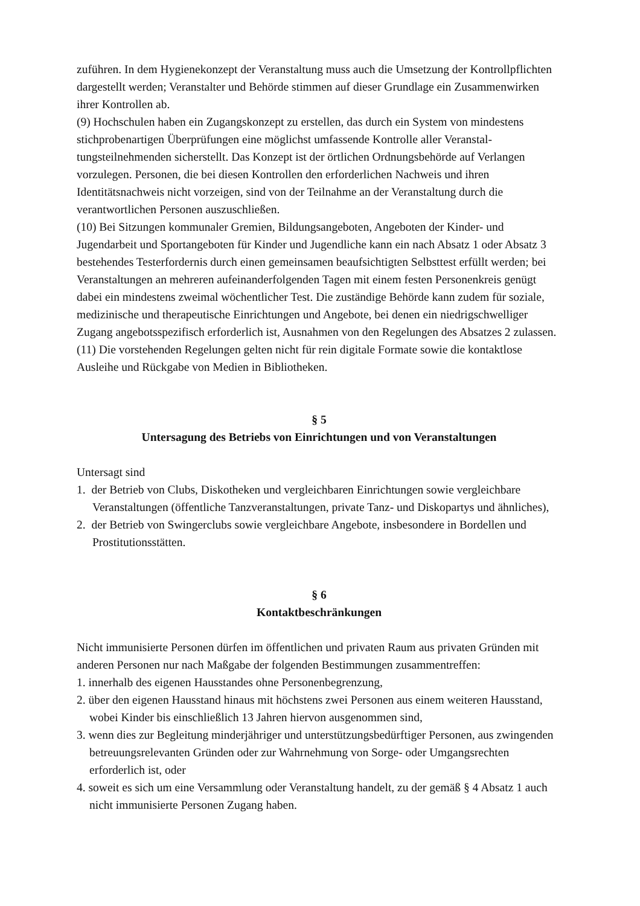zuführen. In dem Hygienekonzept der Veranstaltung muss auch die Umsetzung der Kontroll­pflichten dargestellt werden; Veranstalter und Behörde stimmen auf dieser Grundlage ein Zu­sammenwirken ihrer Kontrollen ab.
(9) Hochschulen haben ein Zugangskonzept zu erstellen, das durch ein System von mindes­tens stichprobenartigen Überprüfungen eine möglichst umfassende Kontrolle aller Veranstal­tungsteilnehmenden sicherstellt. Das Konzept ist der örtlichen Ordnungsbehörde auf Verlan­gen vorzulegen. Personen, die bei diesen Kontrollen den erforderlichen Nachweis und ihren Identitätsnachweis nicht vorzeigen, sind von der Teilnahme an der Veranstaltung durch die verantwortlichen Personen auszuschließen.
(10) Bei Sitzungen kommunaler Gremien, Bildungsangeboten, Angeboten der Kinder- und Jugendarbeit und Sportangeboten für Kinder und Jugendliche kann ein nach Absatz 1 oder Absatz 3 bestehendes Testerfordernis durch einen gemeinsamen beaufsichtigten Selbsttest er­füllt werden; bei Veranstaltungen an mehreren aufeinanderfolgenden Tagen mit einem festen Personenkreis genügt dabei ein mindestens zweimal wöchentlicher Test. Die zuständige Be­hörde kann zudem für soziale, medizinische und therapeutische Einrichtungen und Angebote, bei denen ein niedrigschwelliger Zugang angebotsspezifisch erforderlich ist, Ausnahmen von den Regelungen des Absatzes 2 zulassen.
(11) Die vorstehenden Regelungen gelten nicht für rein digitale Formate sowie die kontakt­lose Ausleihe und Rückgabe von Medien in Bibliotheken.
§ 5
Untersagung des Betriebs von Einrichtungen und von Veranstaltungen
Untersagt sind
1. der Betrieb von Clubs, Diskotheken und vergleichbaren Einrichtungen sowie vergleichbare Veranstaltungen (öffentliche Tanzveranstaltungen, private Tanz- und Diskopartys und ähn­liches),
2. der Betrieb von Swingerclubs sowie vergleichbare Angebote, insbesondere in Bordellen und Prostitutionsstätten.
§ 6
Kontaktbeschränkungen
Nicht immunisierte Personen dürfen im öffentlichen und privaten Raum aus privaten Gründen mit anderen Personen nur nach Maßgabe der folgenden Bestimmungen zusammentreffen:
1. innerhalb des eigenen Hausstandes ohne Personenbegrenzung,
2. über den eigenen Hausstand hinaus mit höchstens zwei Personen aus einem weiteren Haus­stand, wobei Kinder bis einschließlich 13 Jahren hiervon ausgenommen sind,
3. wenn dies zur Begleitung minderjähriger und unterstützungsbedürftiger Personen, aus zwingenden betreuungsrelevanten Gründen oder zur Wahrnehmung von Sorge- oder Um­gangsrechten erforderlich ist, oder
4. soweit es sich um eine Versammlung oder Veranstaltung handelt, zu der gemäß § 4 Ab­satz 1 auch nicht immunisierte Personen Zugang haben.